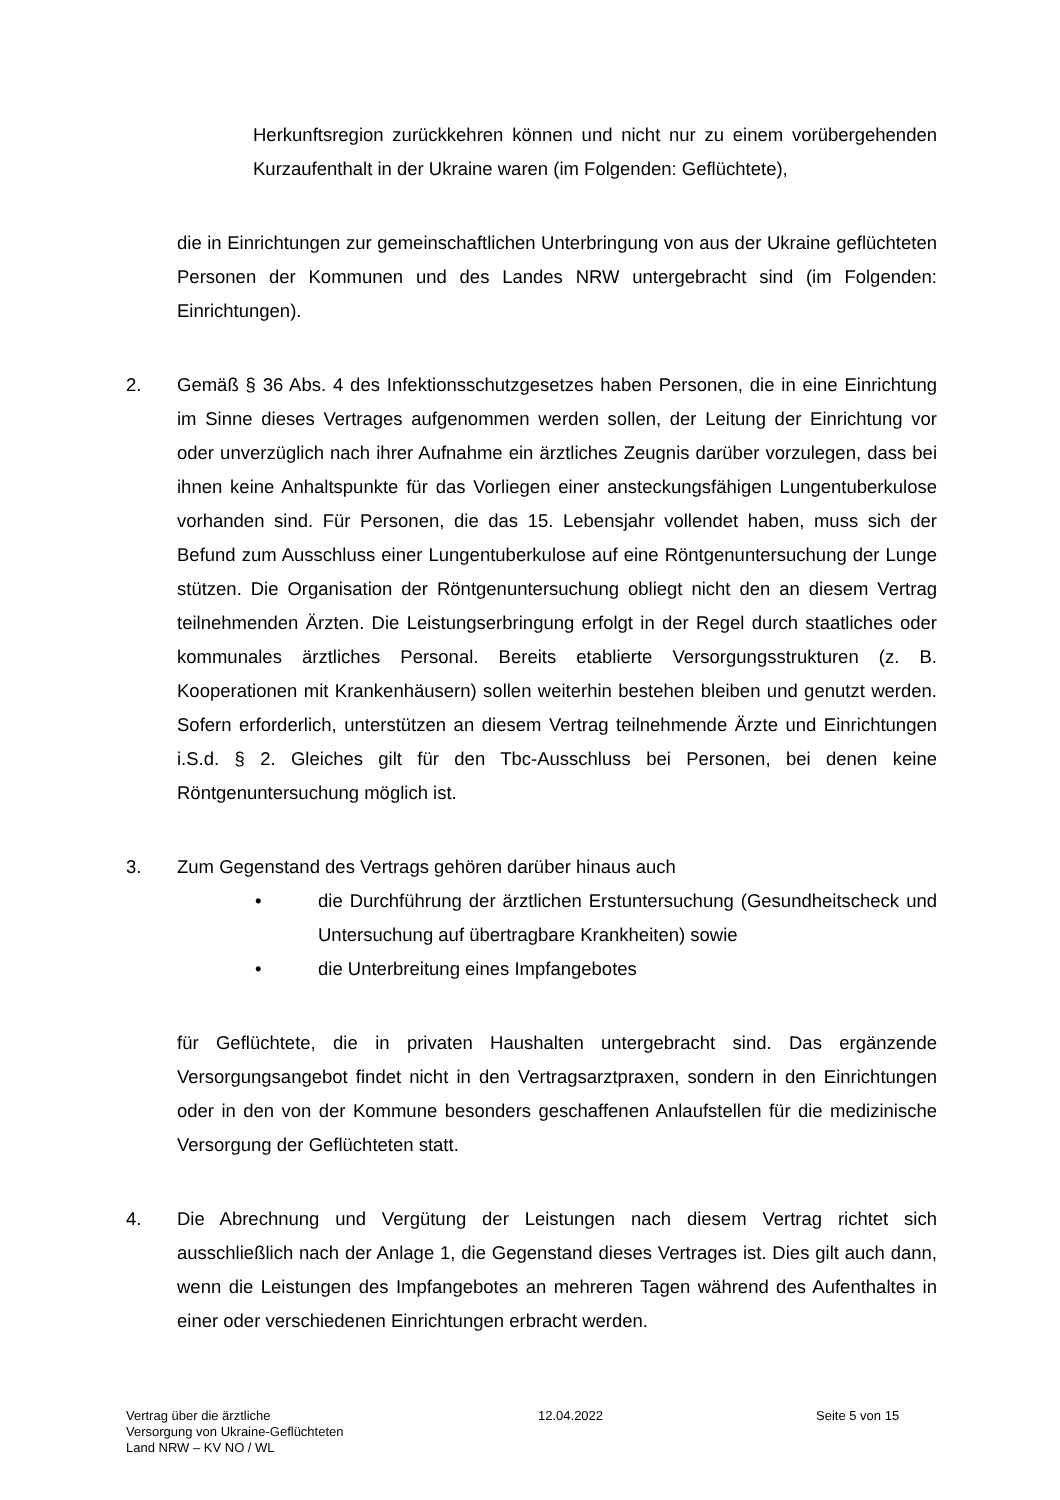Herkunftsregion zurückkehren können und nicht nur zu einem vorübergehenden Kurzaufenthalt in der Ukraine waren (im Folgenden: Geflüchtete),
die in Einrichtungen zur gemeinschaftlichen Unterbringung von aus der Ukraine geflüchteten Personen der Kommunen und des Landes NRW untergebracht sind (im Folgenden: Einrichtungen).
2. Gemäß § 36 Abs. 4 des Infektionsschutzgesetzes haben Personen, die in eine Einrichtung im Sinne dieses Vertrages aufgenommen werden sollen, der Leitung der Einrichtung vor oder unverzüglich nach ihrer Aufnahme ein ärztliches Zeugnis darüber vorzulegen, dass bei ihnen keine Anhaltspunkte für das Vorliegen einer ansteckungsfähigen Lungentuberkulose vorhanden sind. Für Personen, die das 15. Lebensjahr vollendet haben, muss sich der Befund zum Ausschluss einer Lungentuberkulose auf eine Röntgenuntersuchung der Lunge stützen. Die Organisation der Röntgenuntersuchung obliegt nicht den an diesem Vertrag teilnehmenden Ärzten. Die Leistungserbringung erfolgt in der Regel durch staatliches oder kommunales ärztliches Personal. Bereits etablierte Versorgungsstrukturen (z. B. Kooperationen mit Krankenhäusern) sollen weiterhin bestehen bleiben und genutzt werden. Sofern erforderlich, unterstützen an diesem Vertrag teilnehmende Ärzte und Einrichtungen i.S.d. § 2. Gleiches gilt für den Tbc-Ausschluss bei Personen, bei denen keine Röntgenuntersuchung möglich ist.
3. Zum Gegenstand des Vertrags gehören darüber hinaus auch
• die Durchführung der ärztlichen Erstuntersuchung (Gesundheitscheck und Untersuchung auf übertragbare Krankheiten) sowie
• die Unterbreitung eines Impfangebotes
für Geflüchtete, die in privaten Haushalten untergebracht sind. Das ergänzende Versorgungsangebot findet nicht in den Vertragsarztpraxen, sondern in den Einrichtungen oder in den von der Kommune besonders geschaffenen Anlaufstellen für die medizinische Versorgung der Geflüchteten statt.
4. Die Abrechnung und Vergütung der Leistungen nach diesem Vertrag richtet sich ausschließlich nach der Anlage 1, die Gegenstand dieses Vertrages ist. Dies gilt auch dann, wenn die Leistungen des Impfangebotes an mehreren Tagen während des Aufenthaltes in einer oder verschiedenen Einrichtungen erbracht werden.
Vertrag über die ärztliche
Versorgung von Ukraine-Geflüchteten
Land NRW – KV NO / WL
12.04.2022 Seite 5 von 15